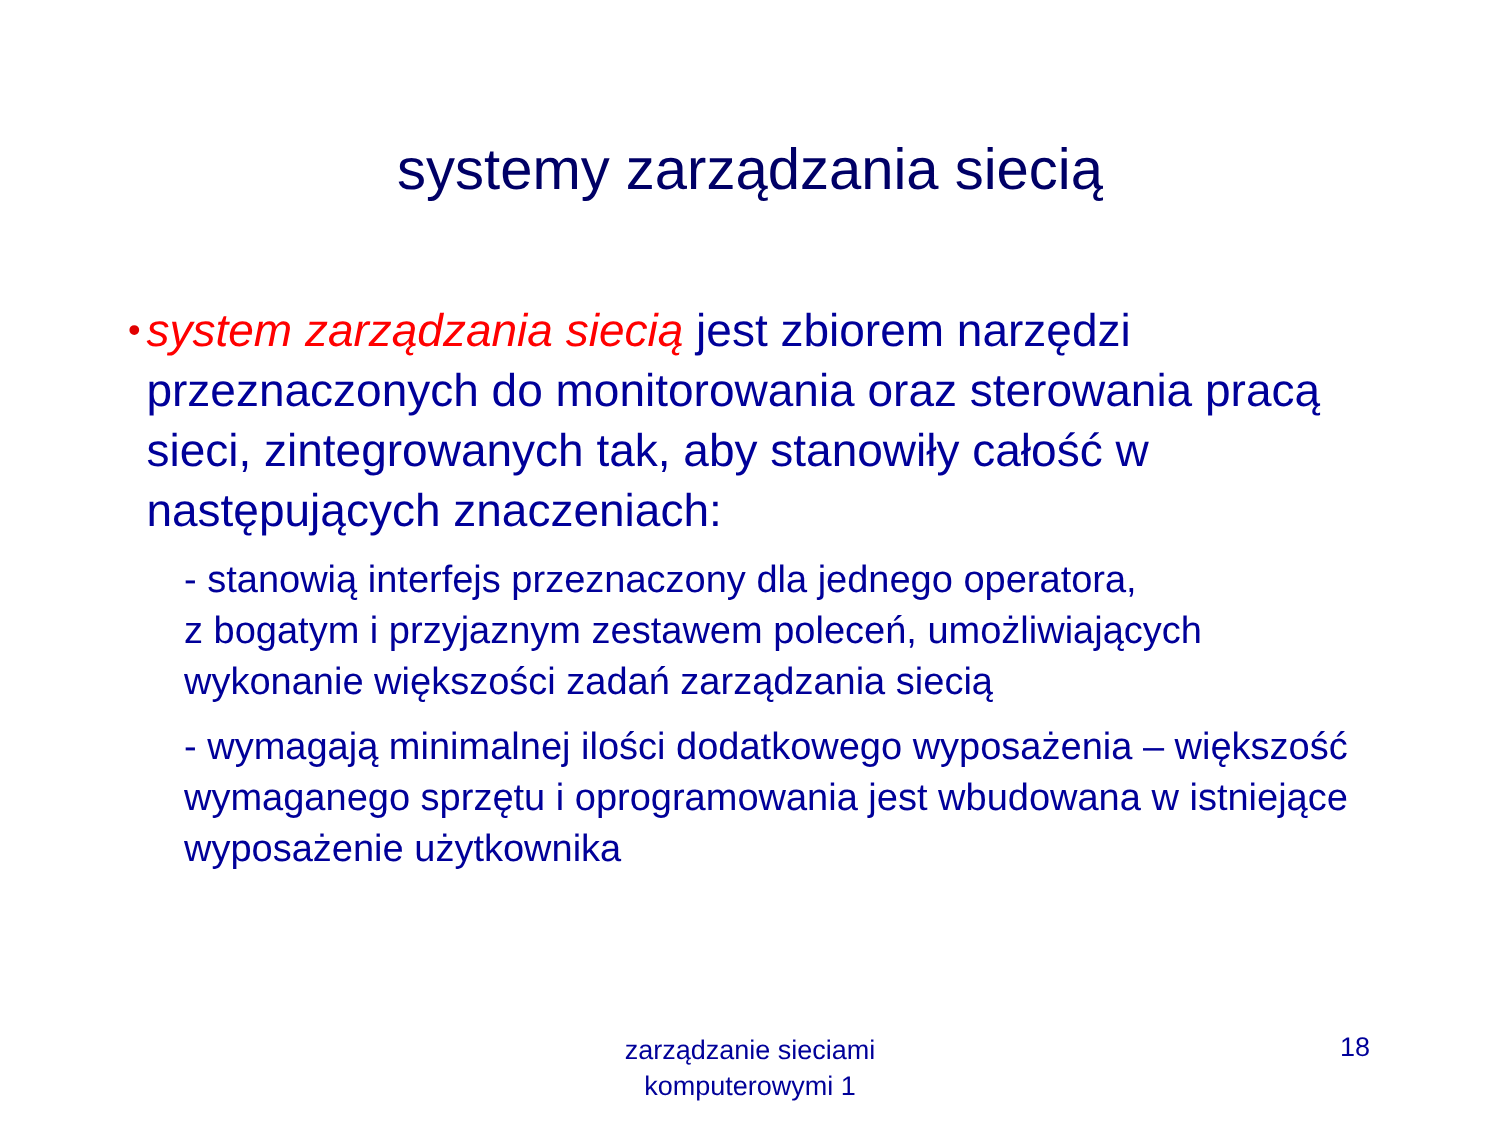systemy zarządzania siecią
•
system zarządzania siecią jest zbiorem narzędzi przeznaczonych do monitorowania oraz sterowania pracą sieci, zintegrowanych tak, aby stanowiły całość w następujących znaczeniach:
- stanowią interfejs przeznaczony dla jednego operatora,
z bogatym i przyjaznym zestawem poleceń, umożliwiających wykonanie większości zadań zarządzania siecią
- wymagają minimalnej ilości dodatkowego wyposażenia – większość wymaganego sprzętu i oprogramowania jest wbudowana w istniejące wyposażenie użytkownika
zarządzanie sieciami komputerowymi 1
18